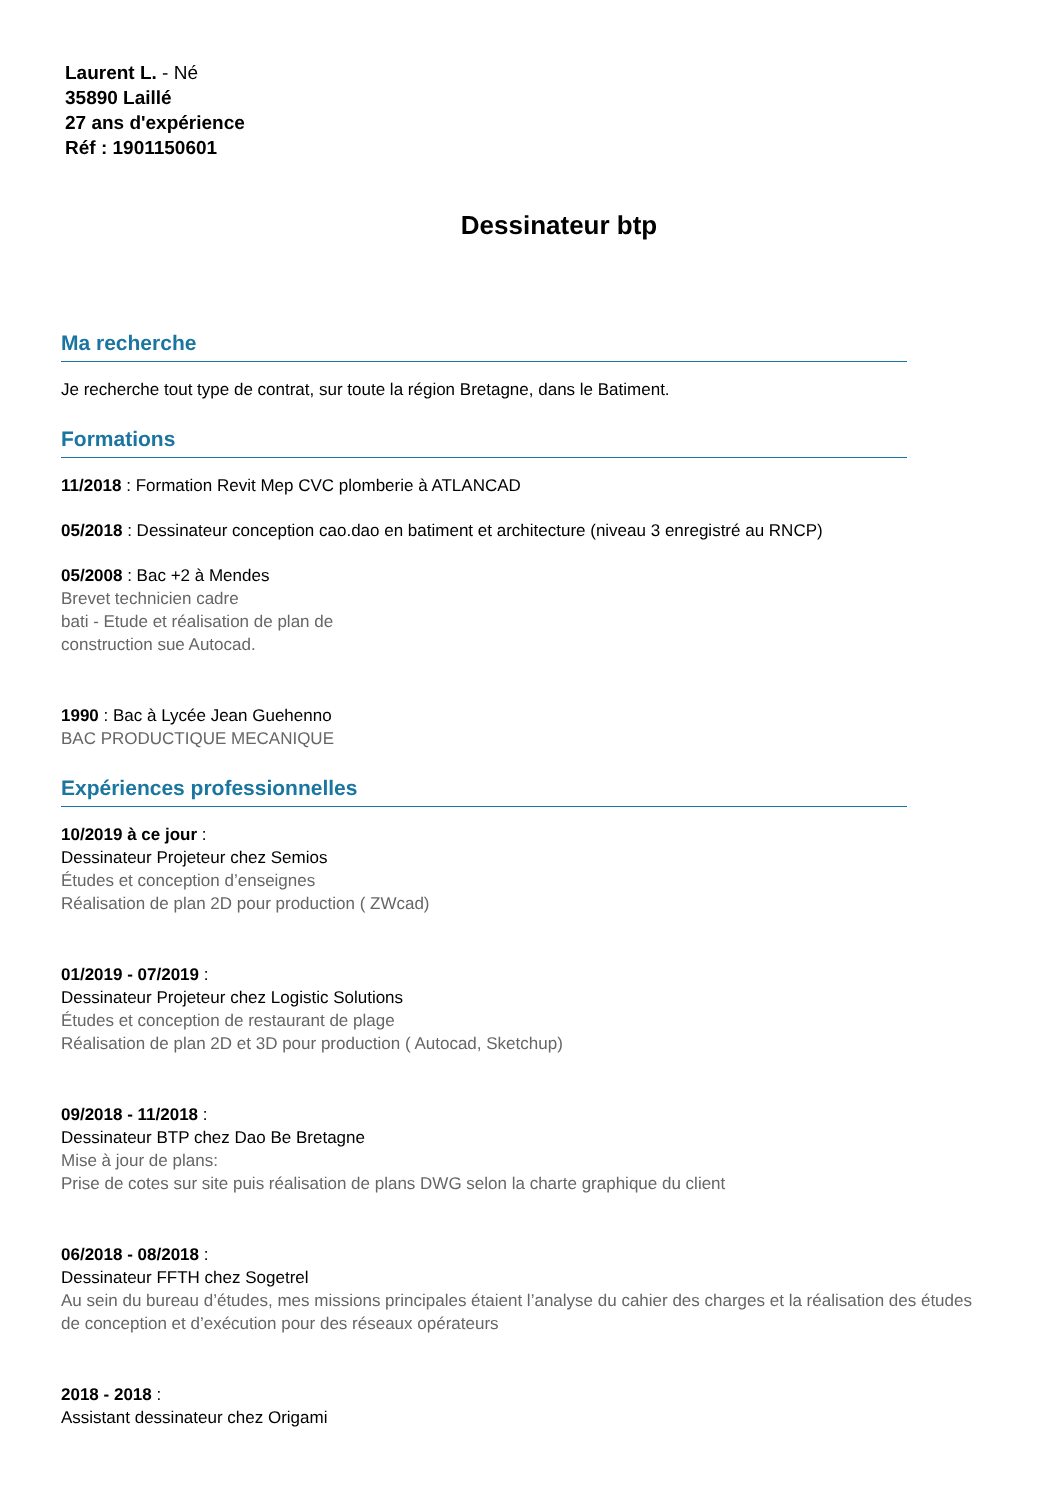Laurent L. - Né
35890 Laillé
27 ans d'expérience
Réf : 1901150601
Dessinateur btp
Ma recherche
Je recherche tout type de contrat, sur toute la région Bretagne, dans le Batiment.
Formations
11/2018 : Formation Revit Mep CVC plomberie à ATLANCAD
05/2018 : Dessinateur conception cao.dao en batiment et architecture (niveau 3 enregistré au RNCP)
05/2008 : Bac +2 à Mendes
Brevet technicien cadre
bati - Etude et réalisation de plan de
construction sue Autocad.
1990 : Bac à Lycée Jean Guehenno
BAC PRODUCTIQUE MECANIQUE
Expériences professionnelles
10/2019 à ce jour :
Dessinateur Projeteur chez Semios
Études et conception d’enseignes
Réalisation de plan 2D pour production ( ZWcad)
01/2019 - 07/2019 :
Dessinateur Projeteur chez Logistic Solutions
Études et conception de restaurant de plage
Réalisation de plan 2D et 3D pour production ( Autocad, Sketchup)
09/2018 - 11/2018 :
Dessinateur BTP chez Dao Be Bretagne
Mise à jour de plans:
Prise de cotes sur site puis réalisation de plans DWG selon la charte graphique du client
06/2018 - 08/2018 :
Dessinateur FFTH chez Sogetrel
Au sein du bureau d’études, mes missions principales étaient l’analyse du cahier des charges et la réalisation des études de conception et d’exécution pour des réseaux opérateurs
2018 - 2018 :
Assistant dessinateur chez Origami